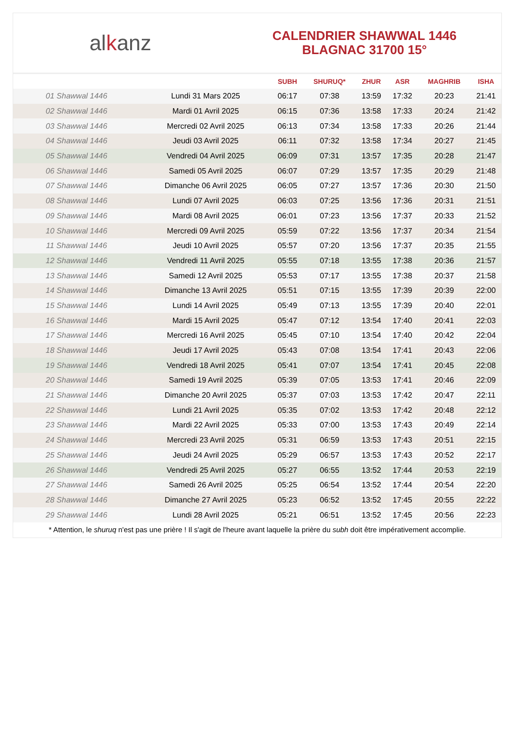al k anz
CALENDRIER SHAWWAL 1446
BLAGNAC 31700 15°
| | | SUBH | SHURUQ* | ZHUR | ASR | MAGHRIB | ISHA |
| --- | --- | --- | --- | --- | --- | --- | --- |
| 01 Shawwal 1446 | Lundi 31 Mars 2025 | 06:17 | 07:38 | 13:59 | 17:32 | 20:23 | 21:41 |
| 02 Shawwal 1446 | Mardi 01 Avril 2025 | 06:15 | 07:36 | 13:58 | 17:33 | 20:24 | 21:42 |
| 03 Shawwal 1446 | Mercredi 02 Avril 2025 | 06:13 | 07:34 | 13:58 | 17:33 | 20:26 | 21:44 |
| 04 Shawwal 1446 | Jeudi 03 Avril 2025 | 06:11 | 07:32 | 13:58 | 17:34 | 20:27 | 21:45 |
| 05 Shawwal 1446 | Vendredi 04 Avril 2025 | 06:09 | 07:31 | 13:57 | 17:35 | 20:28 | 21:47 |
| 06 Shawwal 1446 | Samedi 05 Avril 2025 | 06:07 | 07:29 | 13:57 | 17:35 | 20:29 | 21:48 |
| 07 Shawwal 1446 | Dimanche 06 Avril 2025 | 06:05 | 07:27 | 13:57 | 17:36 | 20:30 | 21:50 |
| 08 Shawwal 1446 | Lundi 07 Avril 2025 | 06:03 | 07:25 | 13:56 | 17:36 | 20:31 | 21:51 |
| 09 Shawwal 1446 | Mardi 08 Avril 2025 | 06:01 | 07:23 | 13:56 | 17:37 | 20:33 | 21:52 |
| 10 Shawwal 1446 | Mercredi 09 Avril 2025 | 05:59 | 07:22 | 13:56 | 17:37 | 20:34 | 21:54 |
| 11 Shawwal 1446 | Jeudi 10 Avril 2025 | 05:57 | 07:20 | 13:56 | 17:37 | 20:35 | 21:55 |
| 12 Shawwal 1446 | Vendredi 11 Avril 2025 | 05:55 | 07:18 | 13:55 | 17:38 | 20:36 | 21:57 |
| 13 Shawwal 1446 | Samedi 12 Avril 2025 | 05:53 | 07:17 | 13:55 | 17:38 | 20:37 | 21:58 |
| 14 Shawwal 1446 | Dimanche 13 Avril 2025 | 05:51 | 07:15 | 13:55 | 17:39 | 20:39 | 22:00 |
| 15 Shawwal 1446 | Lundi 14 Avril 2025 | 05:49 | 07:13 | 13:55 | 17:39 | 20:40 | 22:01 |
| 16 Shawwal 1446 | Mardi 15 Avril 2025 | 05:47 | 07:12 | 13:54 | 17:40 | 20:41 | 22:03 |
| 17 Shawwal 1446 | Mercredi 16 Avril 2025 | 05:45 | 07:10 | 13:54 | 17:40 | 20:42 | 22:04 |
| 18 Shawwal 1446 | Jeudi 17 Avril 2025 | 05:43 | 07:08 | 13:54 | 17:41 | 20:43 | 22:06 |
| 19 Shawwal 1446 | Vendredi 18 Avril 2025 | 05:41 | 07:07 | 13:54 | 17:41 | 20:45 | 22:08 |
| 20 Shawwal 1446 | Samedi 19 Avril 2025 | 05:39 | 07:05 | 13:53 | 17:41 | 20:46 | 22:09 |
| 21 Shawwal 1446 | Dimanche 20 Avril 2025 | 05:37 | 07:03 | 13:53 | 17:42 | 20:47 | 22:11 |
| 22 Shawwal 1446 | Lundi 21 Avril 2025 | 05:35 | 07:02 | 13:53 | 17:42 | 20:48 | 22:12 |
| 23 Shawwal 1446 | Mardi 22 Avril 2025 | 05:33 | 07:00 | 13:53 | 17:43 | 20:49 | 22:14 |
| 24 Shawwal 1446 | Mercredi 23 Avril 2025 | 05:31 | 06:59 | 13:53 | 17:43 | 20:51 | 22:15 |
| 25 Shawwal 1446 | Jeudi 24 Avril 2025 | 05:29 | 06:57 | 13:53 | 17:43 | 20:52 | 22:17 |
| 26 Shawwal 1446 | Vendredi 25 Avril 2025 | 05:27 | 06:55 | 13:52 | 17:44 | 20:53 | 22:19 |
| 27 Shawwal 1446 | Samedi 26 Avril 2025 | 05:25 | 06:54 | 13:52 | 17:44 | 20:54 | 22:20 |
| 28 Shawwal 1446 | Dimanche 27 Avril 2025 | 05:23 | 06:52 | 13:52 | 17:45 | 20:55 | 22:22 |
| 29 Shawwal 1446 | Lundi 28 Avril 2025 | 05:21 | 06:51 | 13:52 | 17:45 | 20:56 | 22:23 |
* Attention, le shuruq n'est pas une prière ! Il s'agit de l'heure avant laquelle la prière du subh doit être impérativement accomplie.